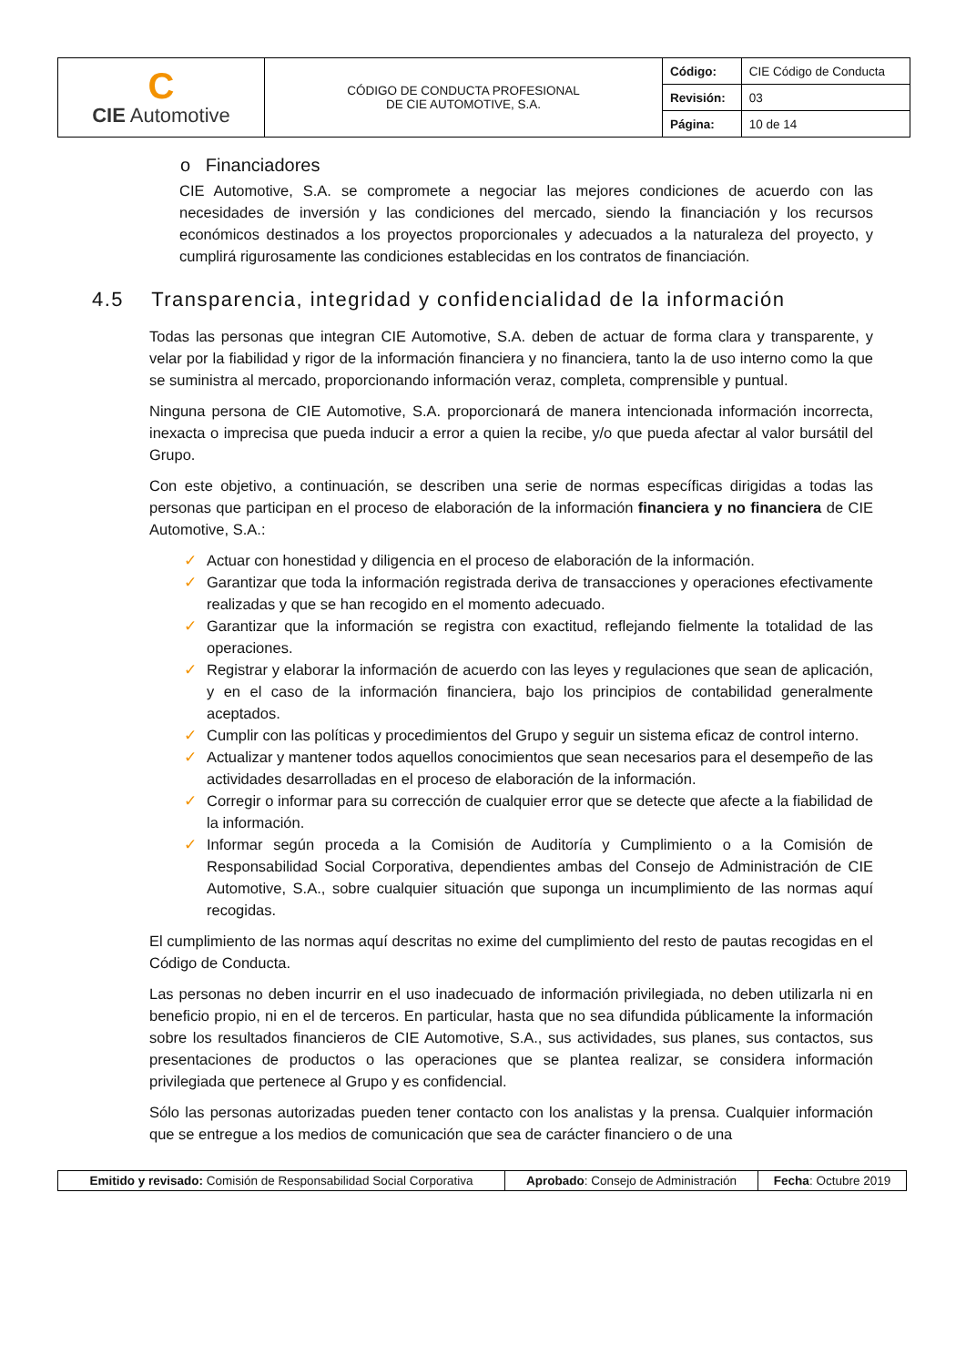| C CIE Automotive | CÓDIGO DE CONDUCTA PROFESIONAL DE CIE AUTOMOTIVE, S.A. | Código: | CIE Código de Conducta |
| | | Revisión: | 03 |
| | | Página: | 10 de 14 |
o Financiadores
CIE Automotive, S.A. se compromete a negociar las mejores condiciones de acuerdo con las necesidades de inversión y las condiciones del mercado, siendo la financiación y los recursos económicos destinados a los proyectos proporcionales y adecuados a la naturaleza del proyecto, y cumplirá rigurosamente las condiciones establecidas en los contratos de financiación.
4.5 Transparencia, integridad y confidencialidad de la información
Todas las personas que integran CIE Automotive, S.A. deben de actuar de forma clara y transparente, y velar por la fiabilidad y rigor de la información financiera y no financiera, tanto la de uso interno como la que se suministra al mercado, proporcionando información veraz, completa, comprensible y puntual.
Ninguna persona de CIE Automotive, S.A. proporcionará de manera intencionada información incorrecta, inexacta o imprecisa que pueda inducir a error a quien la recibe, y/o que pueda afectar al valor bursátil del Grupo.
Con este objetivo, a continuación, se describen una serie de normas específicas dirigidas a todas las personas que participan en el proceso de elaboración de la información financiera y no financiera de CIE Automotive, S.A.:
✓ Actuar con honestidad y diligencia en el proceso de elaboración de la información.
✓ Garantizar que toda la información registrada deriva de transacciones y operaciones efectivamente realizadas y que se han recogido en el momento adecuado.
✓ Garantizar que la información se registra con exactitud, reflejando fielmente la totalidad de las operaciones.
✓ Registrar y elaborar la información de acuerdo con las leyes y regulaciones que sean de aplicación, y en el caso de la información financiera, bajo los principios de contabilidad generalmente aceptados.
✓ Cumplir con las políticas y procedimientos del Grupo y seguir un sistema eficaz de control interno.
✓ Actualizar y mantener todos aquellos conocimientos que sean necesarios para el desempeño de las actividades desarrolladas en el proceso de elaboración de la información.
✓ Corregir o informar para su corrección de cualquier error que se detecte que afecte a la fiabilidad de la información.
✓ Informar según proceda a la Comisión de Auditoría y Cumplimiento o a la Comisión de Responsabilidad Social Corporativa, dependientes ambas del Consejo de Administración de CIE Automotive, S.A., sobre cualquier situación que suponga un incumplimiento de las normas aquí recogidas.
El cumplimiento de las normas aquí descritas no exime del cumplimiento del resto de pautas recogidas en el Código de Conducta.
Las personas no deben incurrir en el uso inadecuado de información privilegiada, no deben utilizarla ni en beneficio propio, ni en el de terceros. En particular, hasta que no sea difundida públicamente la información sobre los resultados financieros de CIE Automotive, S.A., sus actividades, sus planes, sus contactos, sus presentaciones de productos o las operaciones que se plantea realizar, se considera información privilegiada que pertenece al Grupo y es confidencial.
Sólo las personas autorizadas pueden tener contacto con los analistas y la prensa. Cualquier información que se entregue a los medios de comunicación que sea de carácter financiero o de una
| Emitido y revisado: Comisión de Responsabilidad Social Corporativa | Aprobado : Consejo de Administración | Fecha : Octubre 2019 |